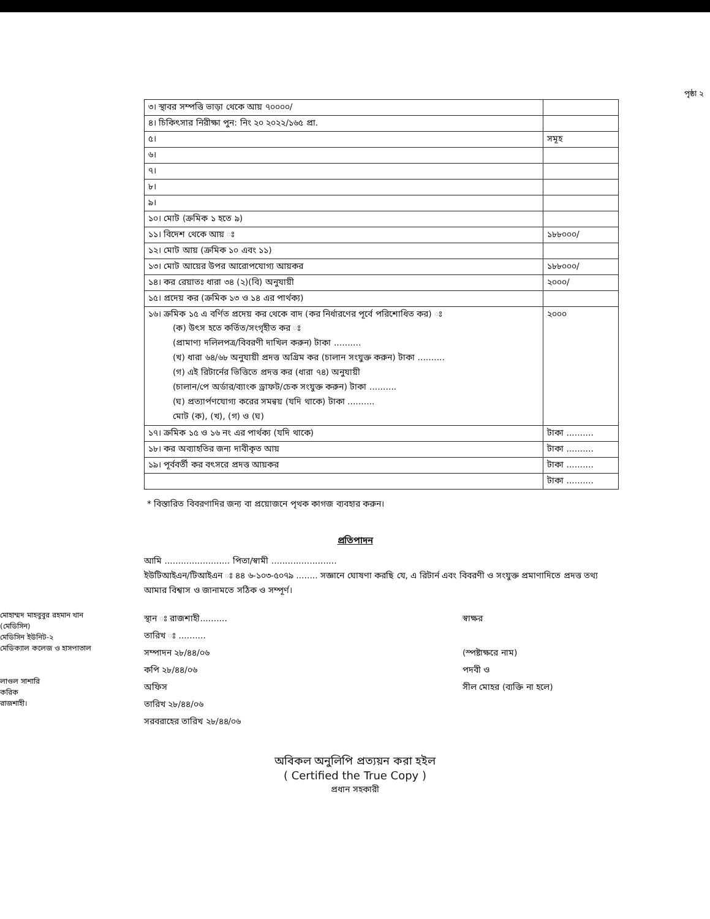পৃষ্ঠা ২
| ৩। স্থাবর সম্পত্তি ভাড়া থেকে আয় ৭০০০০/ | |
| ৪। চিকিৎসার নিরীক্ষা পুন: নিং ২০ ২০২২/১৬৫ প্রা. | |
| ৫। | সমূহ |
| ৬। | |
| ৭। | |
| ৮। | |
| ৯। | |
| ১০। মোট (ক্রমিক ১ হতে ৯) | |
| ১১। বিদেশ থেকে আয় ঃ | ১৮৮০০০/ |
| ১২। মোট আয় (ক্রমিক ১০ এবং ১১) | |
| ১৩। মোট আয়ের উপর আরোপযোগ্য আয়কর | ১৮৮০০০/ |
| ১৪। কর রেয়াতঃ ধারা ৩৪ (২)(বি) অনুযায়ী | ২০০০/ |
| ১৫। প্রদেয় কর (ক্রমিক ১৩ ও ১৪ এর পার্থক্য) | |
| ১৬। ক্রমিক ১৫ এ বর্ণিত প্রদেয় কর থেকে বাদ (কর নির্ধারণের পূর্বে পরিশোধিত কর) ঃ (ক) উৎস হতে কর্তিত/সংগৃহীত কর ঃ (প্রামাণ্য দলিলপত্র/বিবরণী দাখিল করুন) টাকা .......... (খ) ধারা ৬৪/৬৮ অনুযায়ী প্রদত্ত অগ্রিম কর (চালান সংযুক্ত করুন) টাকা .......... (গ) এই রিটার্নের ভিত্তিতে প্রদত্ত কর (ধারা ৭৪) অনুযায়ী (চালান/পে অর্ডার/ব্যাংক ড্রাফট/চেক সংযুক্ত করুন) টাকা .......... (ঘ) প্রত্যার্পণযোগ্য করের সমন্বয় (যদি থাকে) টাকা .......... মোট (ক), (খ), (গ) ও (ঘ) | ২০০০ |
| ১৭। ক্রমিক ১৫ ও ১৬ নং এর পার্থক্য (যদি থাকে) | টাকা .......... |
| ১৮। কর অব্যাহতির জন্য দাবীকৃত আয় | টাকা .......... |
| ১৯। পূর্ববর্তী কর বৎসরে প্রদত্ত আয়কর | টাকা .......... |
| | টাকা .......... |
* বিস্তারিত বিবরণাদির জন্য বা প্রয়োজনে পৃথক কাগজ ব্যবহার করুন।
প্রতিপাদন
আমি ........................ পিতা/স্বামী ........................
ইউটিআইএন/টিআইএন ঃ ৪৪ ৬-১০৩-৫০৭৯ ........ সজ্ঞানে ঘোষণা করছি যে, এ রিটার্ন এবং বিবরণী ও সংযুক্ত প্রমাণাদিতে প্রদত্ত তথ্য আমার বিশ্বাস ও জানামতে সঠিক ও সম্পূর্ণ।
মোহাম্মদ মাহবুবুর রহমান খান
(মেডিসিন)
মেডিসিন ইউনিট-২
মেডিক্যাল কলেজ ও হাসপাতাল
লাগুল সাশারি
করিক
রাজশাহী।
স্থান ঃ রাজশাহী..........
তারিখ ঃ ..........
সম্পাদন ২৮/৪৪/০৬
কপি ২৮/৪৪/০৬
অফিস
তারিখ ২৮/৪৪/০৬
সরবরাহের তারিখ ২৮/৪৪/০৬
স্বাক্ষর
(স্পষ্টাক্ষরে নাম)
পদবী ও
সীল মোহর (ব্যক্তি না হলে)
অবিকল অনুলিপি প্রত্যয়ন করা হইল
( Certified the True Copy )
প্রধান সহকারী